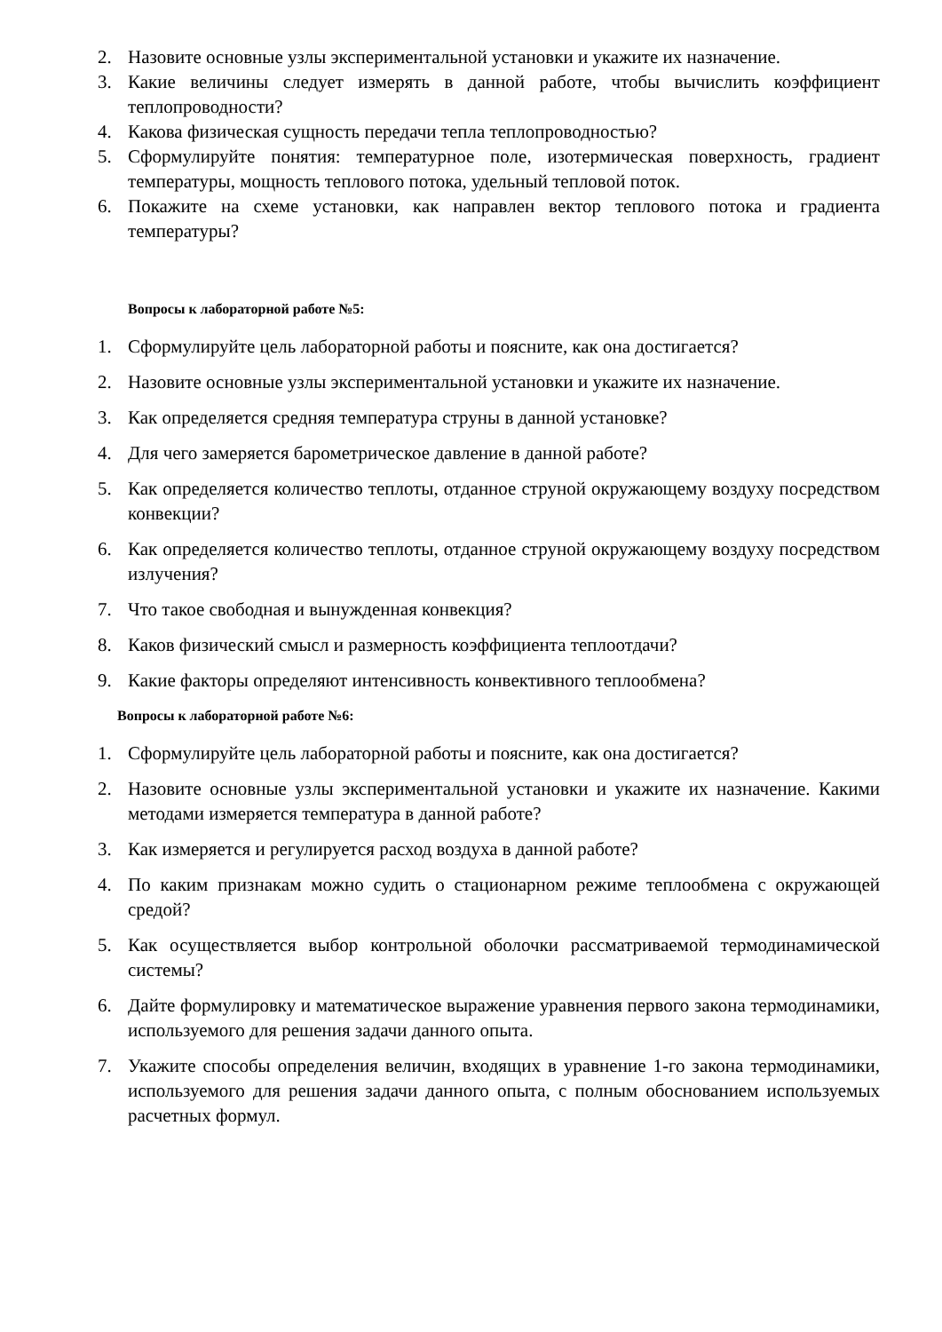2. Назовите основные узлы экспериментальной установки и укажите их назначение.
3. Какие величины следует измерять в данной работе, чтобы вычислить коэффициент теплопроводности?
4. Какова физическая сущность передачи тепла теплопроводностью?
5. Сформулируйте понятия: температурное поле, изотермическая поверхность, градиент температуры, мощность теплового потока, удельный тепловой поток.
6. Покажите на схеме установки, как направлен вектор теплового потока и градиента температуры?
Вопросы к лабораторной работе №5:
1. Сформулируйте цель лабораторной работы и поясните, как она достигается?
2. Назовите основные узлы экспериментальной установки и укажите их назначение.
3. Как определяется средняя температура струны в данной установке?
4. Для чего замеряется барометрическое давление в данной работе?
5. Как определяется количество теплоты, отданное струной окружающему воздуху посредством конвекции?
6. Как определяется количество теплоты, отданное струной окружающему воздуху посредством излучения?
7. Что такое свободная и вынужденная конвекция?
8. Каков физический смысл и размерность коэффициента теплоотдачи?
9. Какие факторы определяют интенсивность конвективного теплообмена?
Вопросы к лабораторной работе №6:
1. Сформулируйте цель лабораторной работы и поясните, как она достигается?
2. Назовите основные узлы экспериментальной установки и укажите их назначение. Какими методами измеряется температура в данной работе?
3. Как измеряется и регулируется расход воздуха в данной работе?
4. По каким признакам можно судить о стационарном режиме теплообмена с окружающей средой?
5. Как осуществляется выбор контрольной оболочки рассматриваемой термодинамической системы?
6. Дайте формулировку и математическое выражение уравнения первого закона термодинамики, используемого для решения задачи данного опыта.
7. Укажите способы определения величин, входящих в уравнение 1-го закона термодинамики, используемого для решения задачи данного опыта, с полным обоснованием используемых расчетных формул.